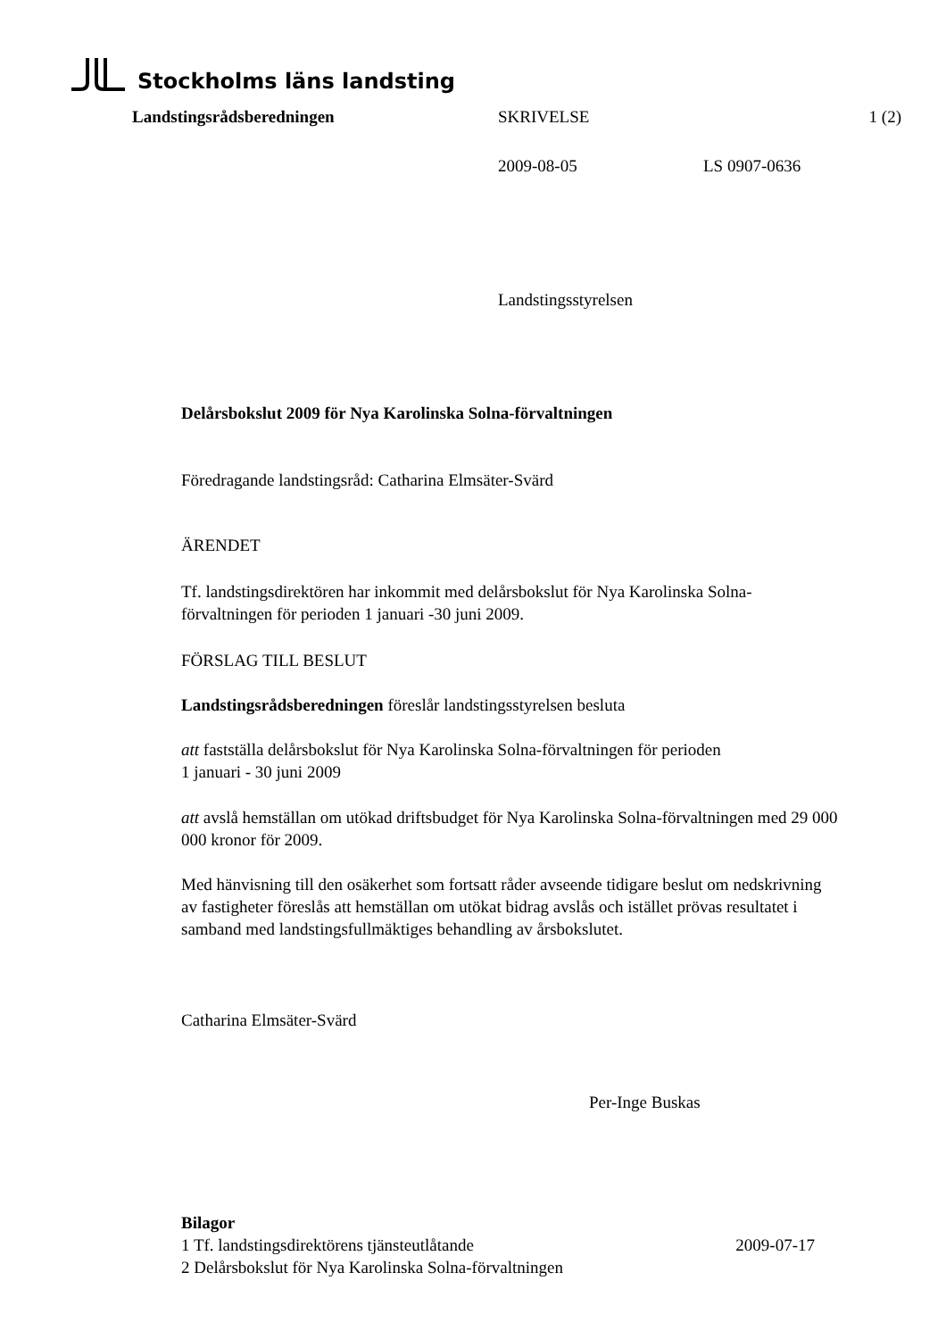Stockholms läns landsting
Landstingsrådsberedningen SKRIVELSE 1 (2)
2009-08-05 LS 0907-0636
Landstingsstyrelsen
Delårsbokslut 2009 för Nya Karolinska Solna-förvaltningen
Föredragande landstingsråd: Catharina Elmsäter-Svärd
ÄRENDET
Tf. landstingsdirektören har inkommit med delårsbokslut för Nya Karolinska Solna-förvaltningen för perioden 1 januari -30 juni 2009.
FÖRSLAG TILL BESLUT
Landstingsrådsberedningen föreslår landstingsstyrelsen besluta
att fastställa delårsbokslut för Nya Karolinska Solna-förvaltningen för perioden
1 januari - 30 juni 2009
att avslå hemställan om utökad driftsbudget för Nya Karolinska Solna-förvaltningen med 29 000 000 kronor för 2009.
Med hänvisning till den osäkerhet som fortsatt råder avseende tidigare beslut om nedskrivning av fastigheter föreslås att hemställan om utökat bidrag avslås och istället prövas resultatet i samband med landstingsfullmäktiges behandling av årsbokslutet.
Catharina Elmsäter-Svärd
Per-Inge Buskas
Bilagor
1 Tf. landstingsdirektörens tjänsteutlåtande 2009-07-17
2 Delårsbokslut för Nya Karolinska Solna-förvaltningen